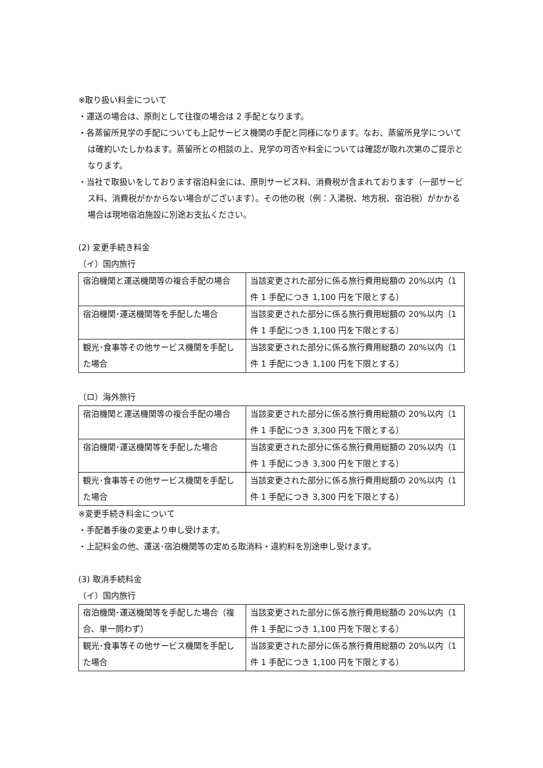※取り扱い料金について
・運送の場合は、原則として往復の場合は 2 手配となります。
・各蒸留所見学の手配についても上記サービス機関の手配と同様になります。なお、蒸留所見学については確約いたしかねます。蒸留所との相談の上、見学の可否や料金については確認が取れ次第のご提示となります。
・当社で取扱いをしております宿泊料金には、原則サービス料、消費税が含まれております（一部サービス料、消費税がかからない場合がございます）。その他の税（例：入湯税、地方税、宿泊税）がかかる場合は現地宿泊施設に別途お支払ください。
(2) 変更手続き料金
（イ）国内旅行
| 宿泊機関と運送機関等の複合手配の場合 | 当該変更された部分に係る旅行費用総額の 20%以内（1 件 1 手配につき 1,100 円を下限とする） |
| 宿泊機関･運送機関等を手配した場合 | 当該変更された部分に係る旅行費用総額の 20%以内（1 件 1 手配につき 1,100 円を下限とする） |
| 観光･食事等その他サービス機関を手配した場合 | 当該変更された部分に係る旅行費用総額の 20%以内（1 件 1 手配につき 1,100 円を下限とする） |
（ロ）海外旅行
| 宿泊機関と運送機関等の複合手配の場合 | 当該変更された部分に係る旅行費用総額の 20%以内（1 件 1 手配につき 3,300 円を下限とする） |
| 宿泊機関･運送機関等を手配した場合 | 当該変更された部分に係る旅行費用総額の 20%以内（1 件 1 手配につき 3,300 円を下限とする） |
| 観光･食事等その他サービス機関を手配した場合 | 当該変更された部分に係る旅行費用総額の 20%以内（1 件 1 手配につき 3,300 円を下限とする） |
※変更手続き料金について
・手配着手後の変更より申し受けます。
・上記料金の他、運送･宿泊機関等の定める取消料・違約料を別途申し受けます。
(3) 取消手続料金
（イ）国内旅行
| 宿泊機関･運送機関等を手配した場合（複合、単一問わず） | 当該変更された部分に係る旅行費用総額の 20%以内（1 件 1 手配につき 1,100 円を下限とする） |
| 観光･食事等その他サービス機関を手配した場合 | 当該変更された部分に係る旅行費用総額の 20%以内（1 件 1 手配につき 1,100 円を下限とする） |